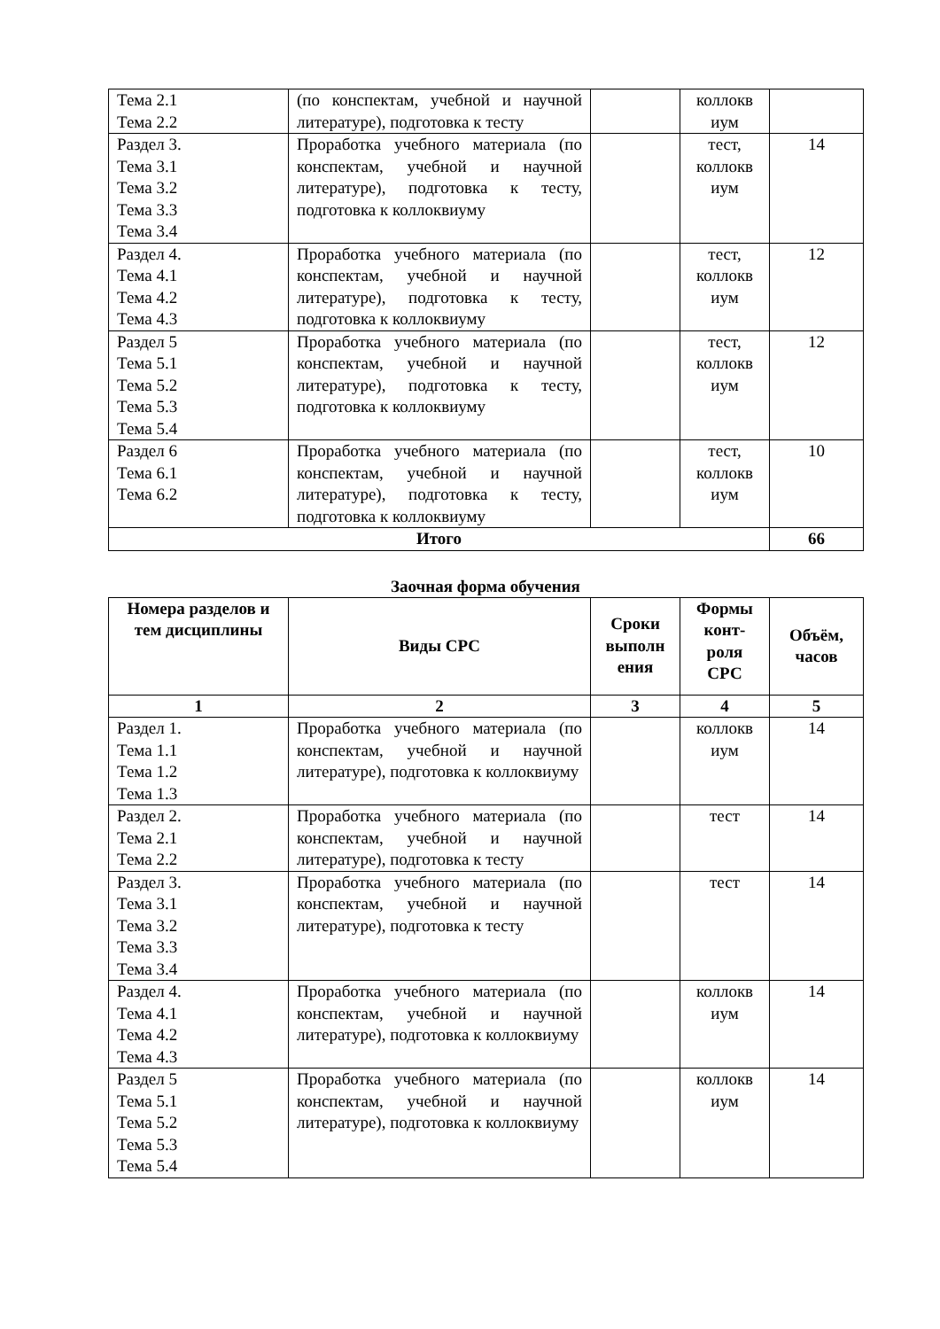| Тема 2.1 Тема 2.2 | (по конспектам, учебной и научной литературе), подготовка к тесту | | коллокв иум | |
| Раздел 3. Тема 3.1 Тема 3.2 Тема 3.3 Тема 3.4 | Проработка учебного материала (по конспектам, учебной и научной литературе), подготовка к тесту, подготовка к коллоквиуму | | тест, коллокв иум | 14 |
| Раздел 4. Тема 4.1 Тема 4.2 Тема 4.3 | Проработка учебного материала (по конспектам, учебной и научной литературе), подготовка к тесту, подготовка к коллоквиуму | | тест, коллокв иум | 12 |
| Раздел 5 Тема 5.1 Тема 5.2 Тема 5.3 Тема 5.4 | Проработка учебного материала (по конспектам, учебной и научной литературе), подготовка к тесту, подготовка к коллоквиуму | | тест, коллокв иум | 12 |
| Раздел 6 Тема 6.1 Тема 6.2 | Проработка учебного материала (по конспектам, учебной и научной литературе), подготовка к тесту, подготовка к коллоквиуму | | тест, коллокв иум | 10 |
| Итого | | | | 66 |
Заочная форма обучения
| Номера разделов и тем дисциплины | Виды СРС | Сроки выполн ения | Формы конт-роля СРС | Объём, часов |
| --- | --- | --- | --- | --- |
| 1 | 2 | 3 | 4 | 5 |
| Раздел 1. Тема 1.1 Тема 1.2 Тема 1.3 | Проработка учебного материала (по конспектам, учебной и научной литературе), подготовка к коллоквиуму | | коллокв иум | 14 |
| Раздел 2. Тема 2.1 Тема 2.2 | Проработка учебного материала (по конспектам, учебной и научной литературе), подготовка к тесту | | тест | 14 |
| Раздел 3. Тема 3.1 Тема 3.2 Тема 3.3 Тема 3.4 | Проработка учебного материала (по конспектам, учебной и научной литературе), подготовка к тесту | | тест | 14 |
| Раздел 4. Тема 4.1 Тема 4.2 Тема 4.3 | Проработка учебного материала (по конспектам, учебной и научной литературе), подготовка к коллоквиуму | | коллокв иум | 14 |
| Раздел 5 Тема 5.1 Тема 5.2 Тема 5.3 Тема 5.4 | Проработка учебного материала (по конспектам, учебной и научной литературе), подготовка к коллоквиуму | | коллокв иум | 14 |